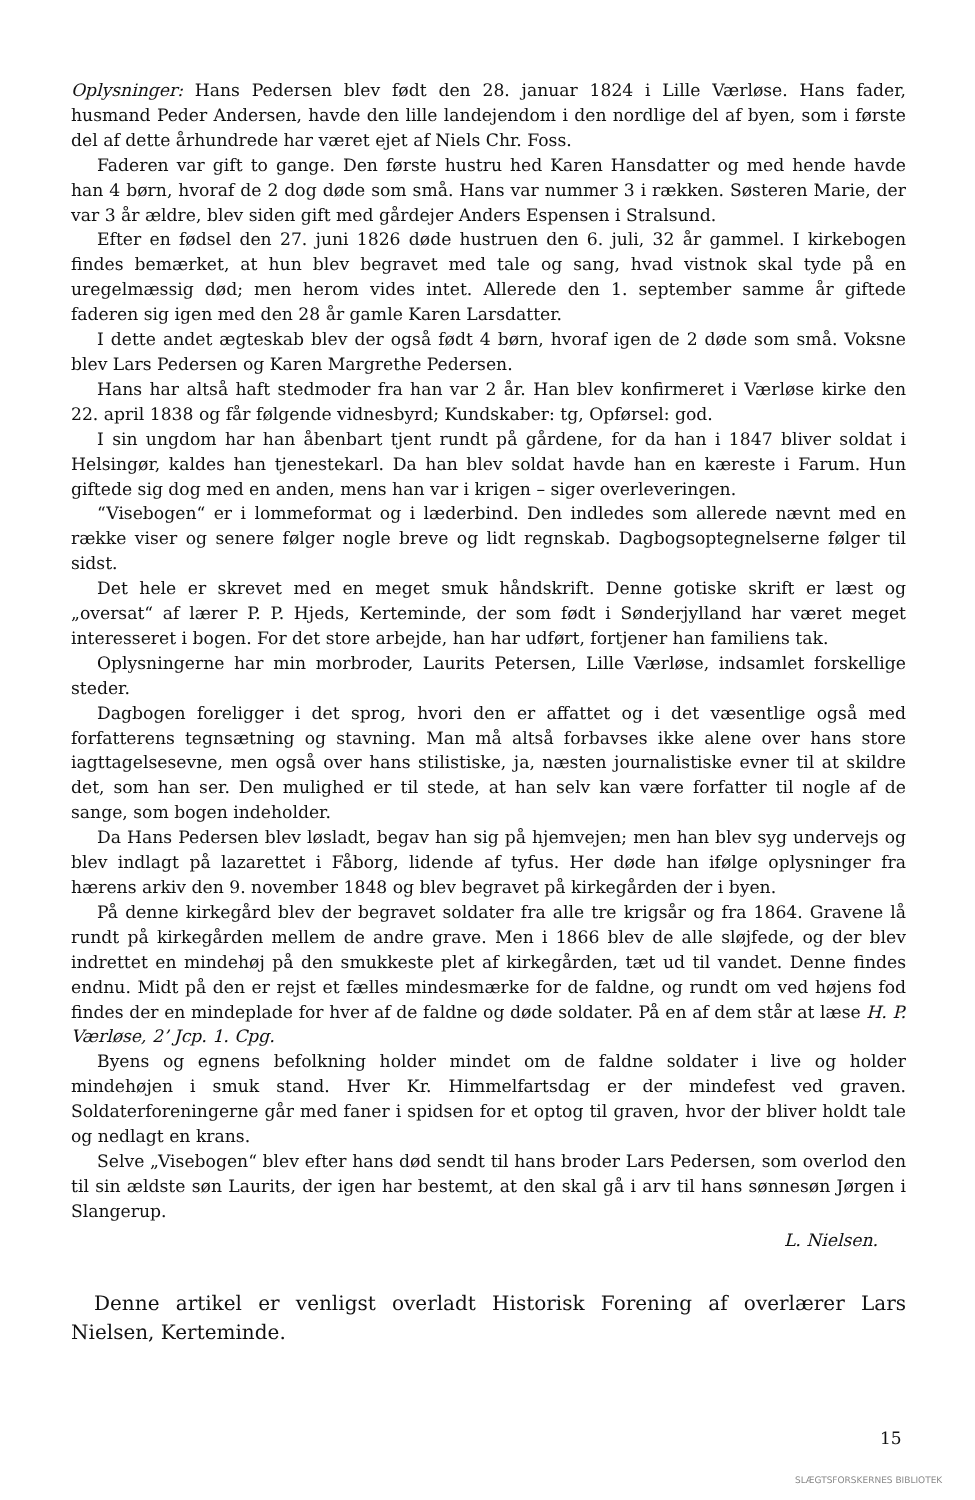Oplysninger: Hans Pedersen blev født den 28. januar 1824 i Lille Værløse. Hans fader, husmand Peder Andersen, havde den lille landejendom i den nordlige del af byen, som i første del af dette århundrede har været ejet af Niels Chr. Foss.
Faderen var gift to gange. Den første hustru hed Karen Hansdatter og med hende havde han 4 børn, hvoraf de 2 dog døde som små. Hans var nummer 3 i rækken. Søsteren Marie, der var 3 år ældre, blev siden gift med gårdejer Anders Espensen i Stralsund.
Efter en fødsel den 27. juni 1826 døde hustruen den 6. juli, 32 år gammel. I kirkebogen findes bemærket, at hun blev begravet med tale og sang, hvad vistnok skal tyde på en uregelmæssig død; men herom vides intet. Allerede den 1. september samme år giftede faderen sig igen med den 28 år gamle Karen Larsdatter.
I dette andet ægteskab blev der også født 4 børn, hvoraf igen de 2 døde som små. Voksne blev Lars Pedersen og Karen Margrethe Pedersen.
Hans har altså haft stedmoder fra han var 2 år. Han blev konfirmeret i Værløse kirke den 22. april 1838 og får følgende vidnesbyrd; Kundskaber: tg, Opførsel: god.
I sin ungdom har han åbenbart tjent rundt på gårdene, for da han i 1847 bliver soldat i Helsingør, kaldes han tjenestekarl. Da han blev soldat havde han en kæreste i Farum. Hun giftede sig dog med en anden, mens han var i krigen – siger overleveringen.
“Visebogen“ er i lommeformat og i læderbind. Den indledes som allerede nævnt med en række viser og senere følger nogle breve og lidt regnskab. Dagbogsoptegnelserne følger til sidst.
Det hele er skrevet med en meget smuk håndskrift. Denne gotiske skrift er læst og „oversat“ af lærer P. P. Hjeds, Kerteminde, der som født i Sønderjylland har været meget interesseret i bogen. For det store arbejde, han har udført, fortjener han familiens tak.
Oplysningerne har min morbroder, Laurits Petersen, Lille Værløse, indsamlet forskellige steder.
Dagbogen foreligger i det sprog, hvori den er affattet og i det væsentlige også med forfatterens tegnsætning og stavning. Man må altså forbavses ikke alene over hans store iagttagelsesevne, men også over hans stilistiske, ja, næsten journalistiske evner til at skildre det, som han ser. Den mulighed er til stede, at han selv kan være forfatter til nogle af de sange, som bogen indeholder.
Da Hans Pedersen blev løsladt, begav han sig på hjemvejen; men han blev syg undervejs og blev indlagt på lazarettet i Fåborg, lidende af tyfus. Her døde han ifølge oplysninger fra hærens arkiv den 9. november 1848 og blev begravet på kirkegården der i byen.
På denne kirkegård blev der begravet soldater fra alle tre krigsår og fra 1864. Gravene lå rundt på kirkegården mellem de andre grave. Men i 1866 blev de alle sløjfede, og der blev indrettet en mindehøj på den smukkeste plet af kirkegården, tæt ud til vandet. Denne findes endnu. Midt på den er rejst et fælles mindesmærke for de faldne, og rundt om ved højens fod findes der en mindeplade for hver af de faldne og døde soldater. På en af dem står at læse H. P. Værløse, 2’ Jcp. 1. Cpg.
Byens og egnens befolkning holder mindet om de faldne soldater i live og holder mindehøjen i smuk stand. Hver Kr. Himmelfartsdag er der mindefest ved graven. Soldaterforeningerne går med faner i spidsen for et optog til graven, hvor der bliver holdt tale og nedlagt en krans.
Selve „Visebogen“ blev efter hans død sendt til hans broder Lars Pedersen, som overlod den til sin ældste søn Laurits, der igen har bestemt, at den skal gå i arv til hans sønnesøn Jørgen i Slangerup.
L. Nielsen.
Denne artikel er venligst overladt Historisk Forening af overlærer Lars Nielsen, Kerteminde.
15
SLÆGTSFORSKERNES BIBLIOTEK